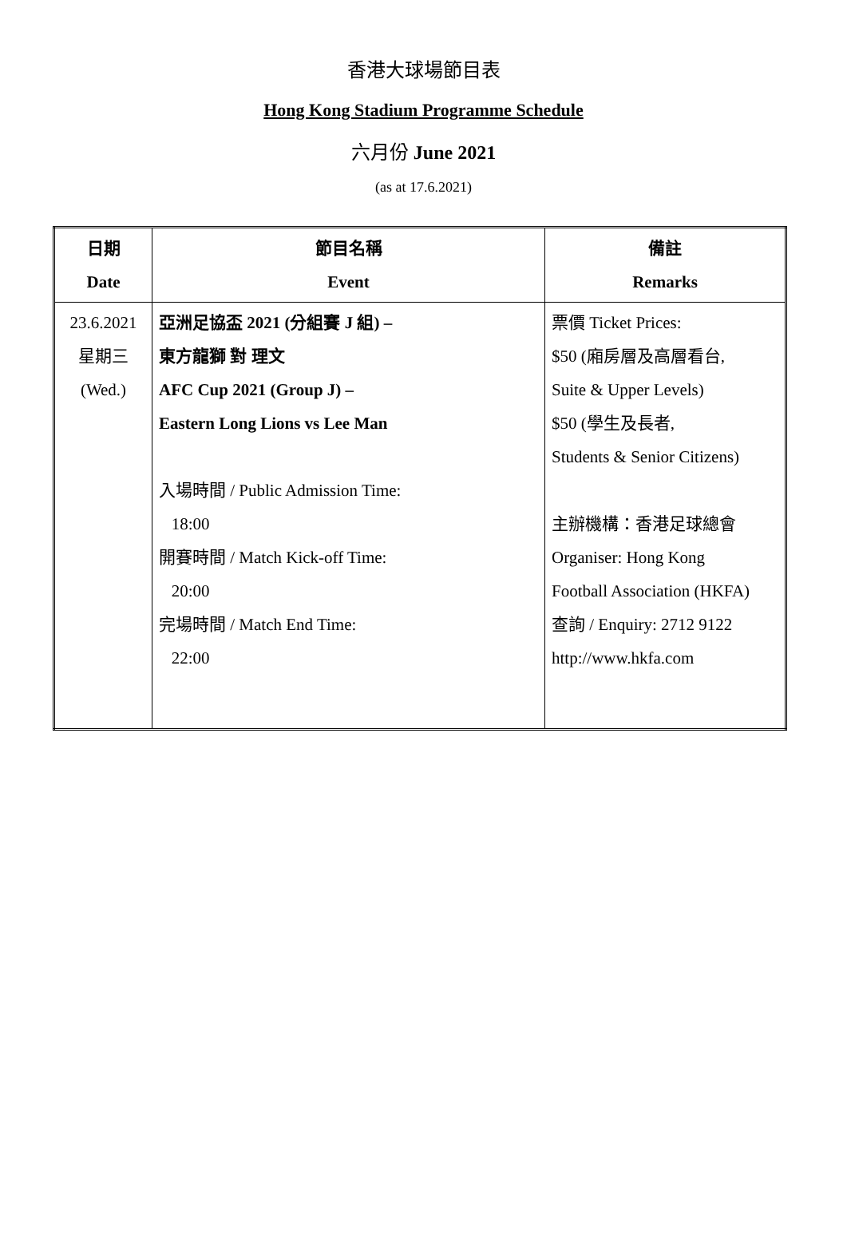香港大球場節目表
Hong Kong Stadium Programme Schedule
六月份 June 2021
(as at 17.6.2021)
| 日期 Date | 節目名稱 Event | 備註 Remarks |
| 23.6.2021 星期三 (Wed.) | 亞洲足協盃 2021 (分組賽 J 組) – 東方龍獅 對 理文 AFC Cup 2021 (Group J) – Eastern Long Lions vs Lee Man 入場時間 / Public Admission Time: 18:00 開賽時間 / Match Kick-off Time: 20:00 完場時間 / Match End Time: 22:00 | 票價 Ticket Prices: $50 (廂房層及高層看台, Suite & Upper Levels) $50 (學生及長者, Students & Senior Citizens) 主辦機構：香港足球總會 Organiser: Hong Kong Football Association (HKFA) 查詢 / Enquiry: 2712 9122 http://www.hkfa.com |